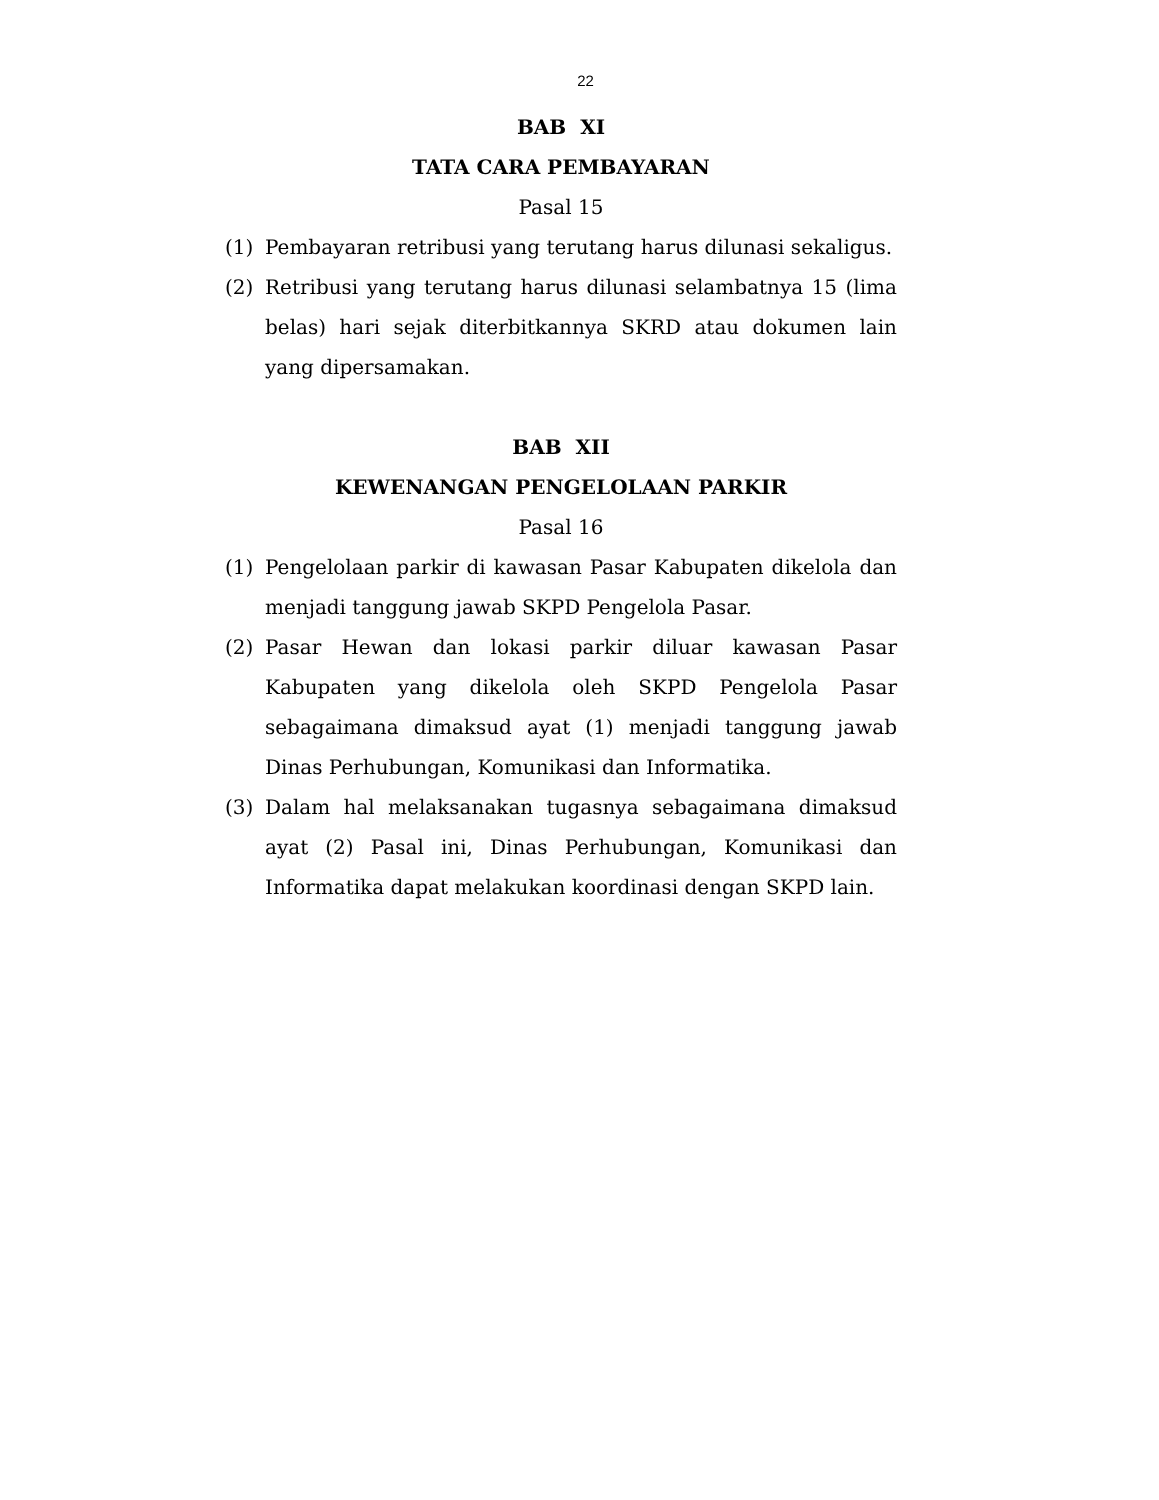22
BAB XI
TATA CARA PEMBAYARAN
Pasal 15
(1) Pembayaran retribusi yang terutang harus dilunasi sekaligus.
(2) Retribusi yang terutang harus dilunasi selambatnya 15 (lima belas) hari sejak diterbitkannya SKRD atau dokumen lain yang dipersamakan.
BAB XII
KEWENANGAN PENGELOLAAN PARKIR
Pasal 16
(1) Pengelolaan parkir di kawasan Pasar Kabupaten dikelola dan menjadi tanggung jawab SKPD Pengelola Pasar.
(2) Pasar Hewan dan lokasi parkir diluar kawasan Pasar Kabupaten yang dikelola oleh SKPD Pengelola Pasar sebagaimana dimaksud ayat (1) menjadi tanggung jawab Dinas Perhubungan, Komunikasi dan Informatika.
(3) Dalam hal melaksanakan tugasnya sebagaimana dimaksud ayat (2) Pasal ini, Dinas Perhubungan, Komunikasi dan Informatika dapat melakukan koordinasi dengan SKPD lain.